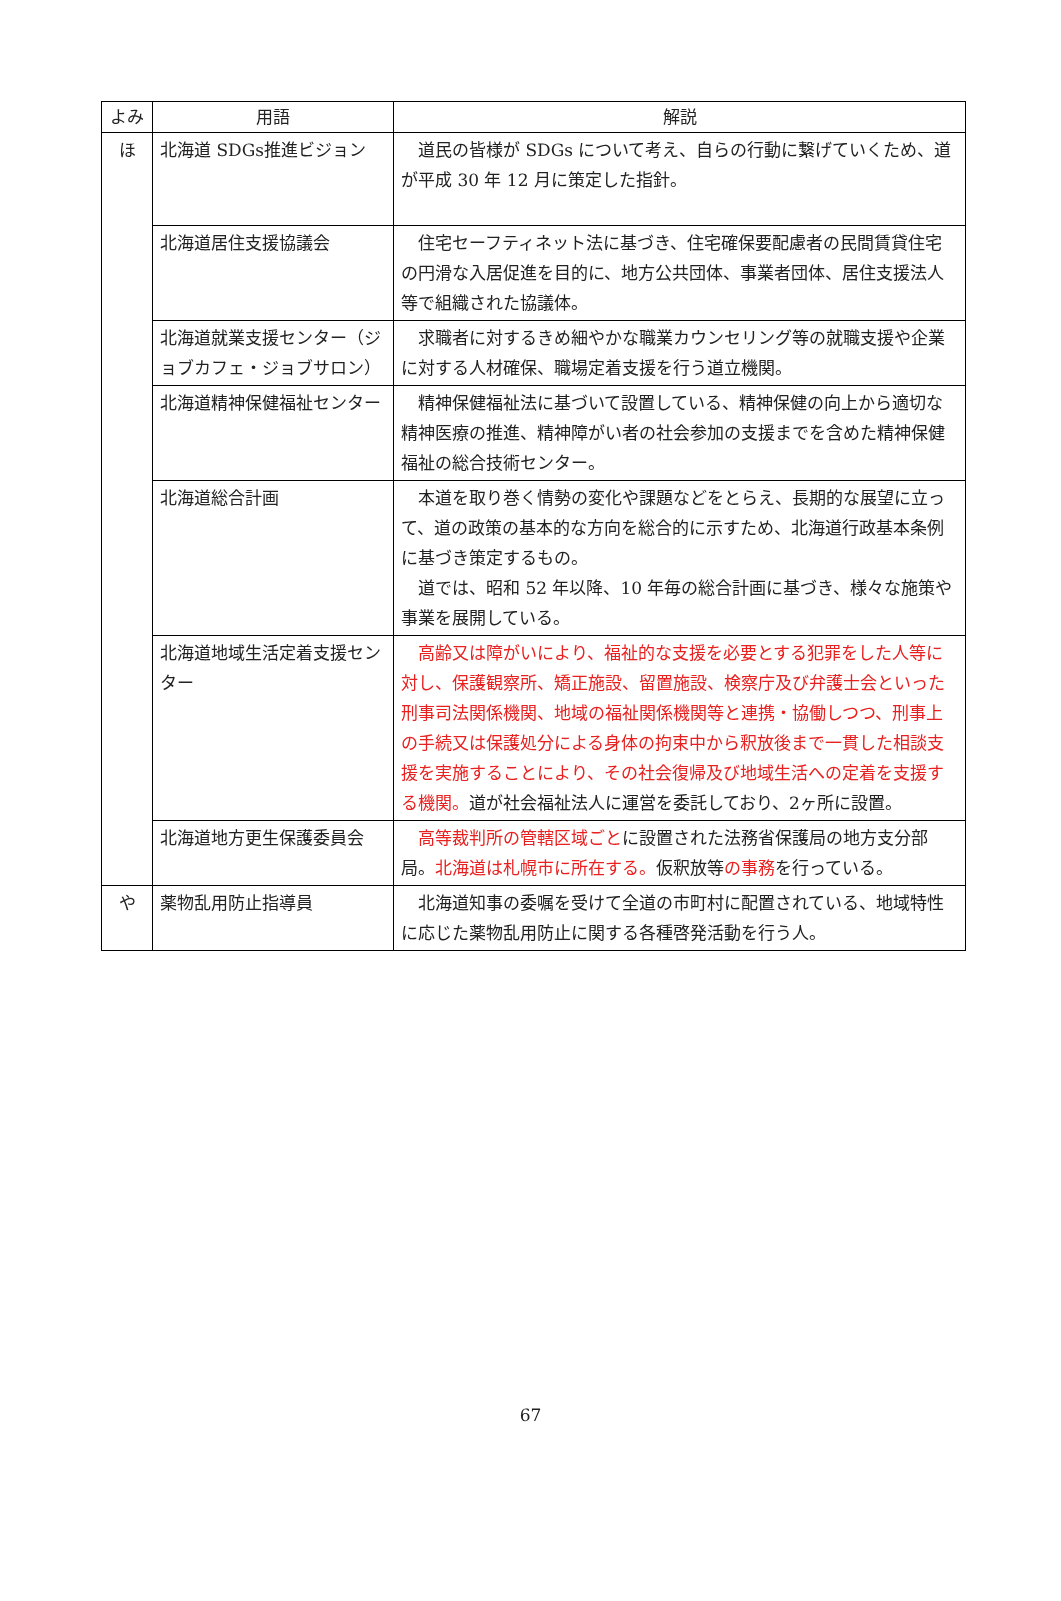| よみ | 用語 | 解説 |
| --- | --- | --- |
| ほ | 北海道 SDGs推進ビジョン | 道民の皆様が SDGs について考え、自らの行動に繋げていくため、道が平成 30 年 12 月に策定した指針。 |
| | 北海道居住支援協議会 | 住宅セーフティネット法に基づき、住宅確保要配慮者の民間賃貸住宅の円滑な入居促進を目的に、地方公共団体、事業者団体、居住支援法人等で組織された協議体。 |
| | 北海道就業支援センター（ジョブカフェ・ジョブサロン） | 求職者に対するきめ細やかな職業カウンセリング等の就職支援や企業に対する人材確保、職場定着支援を行う道立機関。 |
| | 北海道精神保健福祉センター | 精神保健福祉法に基づいて設置している、精神保健の向上から適切な精神医療の推進、精神障がい者の社会参加の支援までを含めた精神保健福祉の総合技術センター。 |
| | 北海道総合計画 | 本道を取り巻く情勢の変化や課題などをとらえ、長期的な展望に立って、道の政策の基本的な方向を総合的に示すため、北海道行政基本条例に基づき策定するもの。 道では、昭和 52 年以降、10 年毎の総合計画に基づき、様々な施策や事業を展開している。 |
| | 北海道地域生活定着支援センター | 高齢又は障がいにより、福祉的な支援を必要とする犯罪をした人等に対し、保護観察所、矯正施設、留置施設、検察庁及び弁護士会といった刑事司法関係機関、地域の福祉関係機関等と連携・協働しつつ、刑事上の手続又は保護処分による身体の拘束中から釈放後まで一貫した相談支援を実施することにより、その社会復帰及び地域生活への定着を支援する機関。 道が社会福祉法人に運営を委託しており、2ヶ所に設置。 |
| | 北海道地方更生保護委員会 | 高等裁判所の管轄区域ごと に設置された法務省保護局の地方支分部局。 北海道は札幌市に所在する。 仮釈放等 の事務 を行っている。 |
| や | 薬物乱用防止指導員 | 北海道知事の委嘱を受けて全道の市町村に配置されている、地域特性に応じた薬物乱用防止に関する各種啓発活動を行う人。 |
67